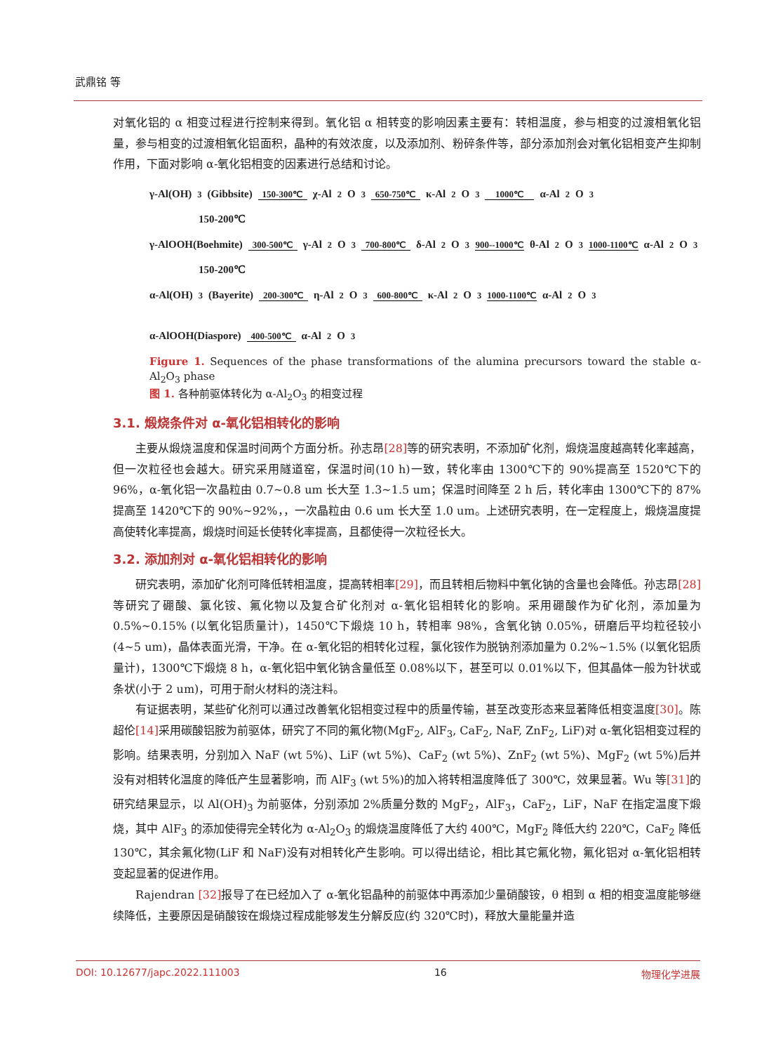武鼎铭 等
对氧化铝的 α 相变过程进行控制来得到。氧化铝 α 相转变的影响因素主要有：转相温度，参与相变的过渡相氧化铝量，参与相变的过渡相氧化铝面积，晶种的有效浓度，以及添加剂、粉碎条件等，部分添加剂会对氧化铝相变产生抑制作用，下面对影响 α-氧化铝相变的因素进行总结和讨论。
γ-Al(OH)<sub>3</sub>(Gibbsite) 150-300℃ χ-Al<sub>2</sub>O<sub>3</sub> 650-750℃ κ-Al<sub>2</sub>O<sub>3</sub> 1000℃ α-Al<sub>2</sub>O<sub>3</sub>
150-200℃
γ-AlOOH(Boehmite) 300-500℃ γ-Al<sub>2</sub>O<sub>3</sub> 700-800℃ δ-Al<sub>2</sub>O<sub>3</sub> 900--1000℃ θ-Al<sub>2</sub>O<sub>3</sub> 1000-1100℃ α-Al<sub>2</sub>O<sub>3</sub>
150-200℃
α-Al(OH)<sub>3</sub>(Bayerite) 200-300℃ η-Al<sub>2</sub>O<sub>3</sub> 600-800℃ κ-Al<sub>2</sub>O<sub>3</sub> 1000-1100℃ α-Al<sub>2</sub>O<sub>3</sub>
α-AlOOH(Diaspore) 400-500℃ α-Al<sub>2</sub>O<sub>3</sub>
Figure 1. Sequences of the phase transformations of the alumina precursors toward the stable α-Al<sub>2</sub>O<sub>3</sub> phase
图 1. 各种前驱体转化为 α-Al<sub>2</sub>O<sub>3</sub> 的相变过程
3.1. 煅烧条件对 α-氧化铝相转化的影响
主要从煅烧温度和保温时间两个方面分析。孙志昂[28] 等的研究表明，不添加矿化剂，煅烧温度越高转化率越高，但一次粒径也会越大。研究采用隧道窑，保温时间(10 h)一致，转化率由 1300℃下的 90%提高至 1520℃下的 96%，α-氧化铝一次晶粒由 0.7~0.8 um 长大至 1.3~1.5 um；保温时间降至 2 h 后，转化率由 1300℃下的 87%提高至 1420℃下的 90%~92%，，一次晶粒由 0.6 um 长大至 1.0 um。上述研究表明，在一定程度上，煅烧温度提高使转化率提高，煅烧时间延长使转化率提高，且都使得一次粒径长大。
3.2. 添加剂对 α-氧化铝相转化的影响
研究表明，添加矿化剂可降低转相温度，提高转相率[29]，而且转相后物料中氧化钠的含量也会降低。孙志昂[28] 等研究了硼酸、氯化铵、氟化物以及复合矿化剂对 α-氧化铝相转化的影响。采用硼酸作为矿化剂，添加量为 0.5%~0.15% (以氧化铝质量计)，1450℃下煅烧 10 h，转相率 98%，含氧化钠 0.05%，研磨后平均粒径较小(4~5 um)，晶体表面光滑，干净。在 α-氧化铝的相转化过程，氯化铵作为脱钠剂添加量为 0.2%~1.5% (以氧化铝质量计)，1300℃下煅烧 8 h，α-氧化铝中氧化钠含量低至 0.08%以下，甚至可以 0.01%以下，但其晶体一般为针状或条状(小于 2 um)，可用于耐火材料的浇注料。
有证据表明，某些矿化剂可以通过改善氧化铝相变过程中的质量传输，甚至改变形态来显著降低相变温度[30]。陈超伦[14] 采用碳酸铝胺为前驱体，研究了不同的氟化物(MgF<sub>2</sub>, AlF<sub>3</sub>, CaF<sub>2</sub>, NaF, ZnF<sub>2</sub>, LiF)对 α-氧化铝相变过程的影响。结果表明，分别加入 NaF (wt 5%)、LiF (wt 5%)、CaF<sub>2</sub> (wt 5%)、ZnF<sub>2</sub> (wt 5%)、MgF<sub>2</sub> (wt 5%)后并没有对相转化温度的降低产生显著影响，而 AlF<sub>3</sub> (wt 5%)的加入将转相温度降低了 300℃，效果显著。Wu 等[31] 的研究结果显示，以 Al(OH)<sub>3</sub> 为前驱体，分别添加 2%质量分数的 MgF<sub>2</sub>，AlF<sub>3</sub>，CaF<sub>2</sub>，LiF，NaF 在指定温度下煅烧，其中 AlF<sub>3</sub> 的添加使得完全转化为 α-Al<sub>2</sub>O<sub>3</sub> 的煅烧温度降低了大约 400℃，MgF<sub>2</sub> 降低大约 220℃，CaF<sub>2</sub> 降低 130℃，其余氟化物(LiF 和 NaF)没有对相转化产生影响。可以得出结论，相比其它氟化物，氟化铝对 α-氧化铝相转变起显著的促进作用。
Rajendran [32] 报导了在已经加入了 α-氧化铝晶种的前驱体中再添加少量硝酸铵，θ 相到 α 相的相变温度能够继续降低，主要原因是硝酸铵在煅烧过程成能够发生分解反应(约 320℃时)，释放大量能量并造
DOI: 10.12677/japc.2022.111003 16 物理化学进展